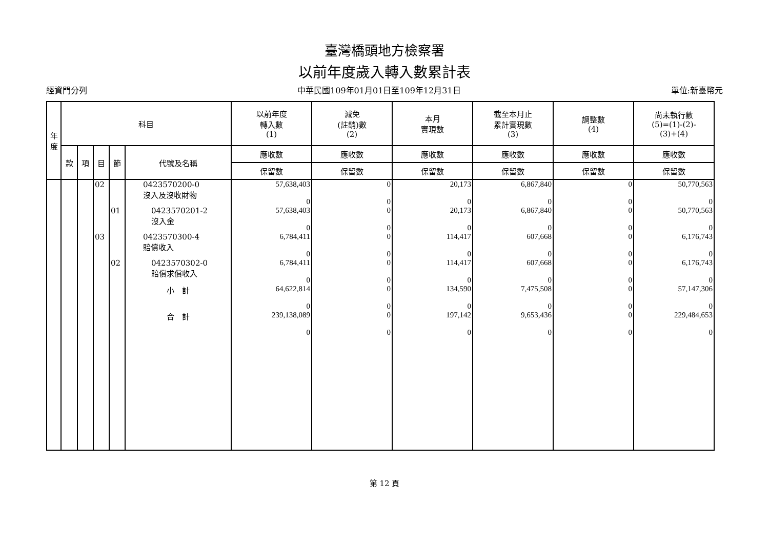臺灣橋頭地方檢察署
以前年度歲入轉入數累計表
經資門分列 中華民國109年01月01日至109年12月31日 單位:新臺幣元
| 年 度 | 科目 | | | | | 以前年度 轉入數 (1) | 減免 (註銷)數 (2) | 本月 實現數 | 截至本月止 累計實現數 (3) | 調整數 (4) | 尚未執行數 (5)=(1)-(2)- (3)+(4) |
| --- | --- | --- | --- | --- | --- | --- | --- | --- | --- | --- | --- |
| | 款 | 項 | 目 | 節 | 代號及名稱 | 應收數 | 應收數 | 應收數 | 應收數 | 應收數 | 應收數 |
| | | | | | | 保留數 | 保留數 | 保留數 | 保留數 | 保留數 | 保留數 |
| | | | 02 | | 0423570200-0 沒入及沒收財物 | 57,638,403 0 | 0 0 | 20,173 0 | 6,867,840 0 | 0 0 | 50,770,563 0 |
| | | | | 01 | 0423570201-2 沒入金 | 57,638,403 0 | 0 0 | 20,173 0 | 6,867,840 0 | 0 0 | 50,770,563 0 |
| | | | 03 | | 0423570300-4 賠償收入 | 6,784,411 0 | 0 0 | 114,417 0 | 607,668 0 | 0 0 | 6,176,743 0 |
| | | | | 02 | 0423570302-0 賠償求償收入 | 6,784,411 0 | 0 0 | 114,417 0 | 607,668 0 | 0 0 | 6,176,743 0 |
| | | | | | 小 計 | 64,622,814 0 | 0 0 | 134,590 0 | 7,475,508 0 | 0 0 | 57,147,306 0 |
| | | | | | 合 計 | 239,138,089 0 | 0 0 | 197,142 0 | 9,653,436 0 | 0 0 | 229,484,653 0 |
第 12 頁